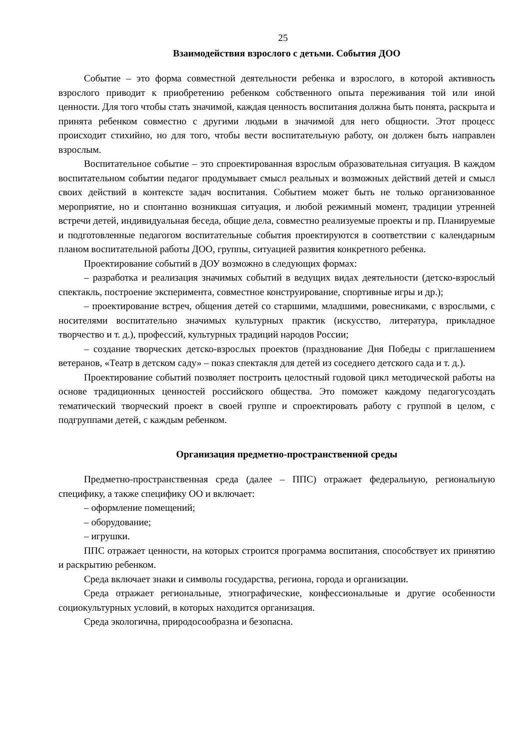25
Взаимодействия взрослого с детьми. События ДОО
Событие – это форма совместной деятельности ребенка и взрослого, в которой активность взрослого приводит к приобретению ребенком собственного опыта переживания той или иной ценности. Для того чтобы стать значимой, каждая ценность воспитания должна быть понята, раскрыта и принята ребенком совместно с другими людьми в значимой для него общности. Этот процесс происходит стихийно, но для того, чтобы вести воспитательную работу, он должен быть направлен взрослым.
Воспитательное событие – это спроектированная взрослым образовательная ситуация. В каждом воспитательном событии педагог продумывает смысл реальных и возможных действий детей и смысл своих действий в контексте задач воспитания. Событием может быть не только организованное мероприятие, но и спонтанно возникшая ситуация, и любой режимный момент, традиции утренней встречи детей, индивидуальная беседа, общие дела, совместно реализуемые проекты и пр. Планируемые и подготовленные педагогом воспитательные события проектируются в соответствии с календарным планом воспитательной работы ДОО, группы, ситуацией развития конкретного ребенка.
Проектирование событий в ДОУ возможно в следующих формах:
– разработка и реализация значимых событий в ведущих видах деятельности (детско-взрослый спектакль, построение эксперимента, совместное конструирование, спортивные игры и др.);
– проектирование встреч, общения детей со старшими, младшими, ровесниками, с взрослыми, с носителями воспитательно значимых культурных практик (искусство, литература, прикладное творчество и т. д.), профессий, культурных традиций народов России;
– создание творческих детско-взрослых проектов (празднование Дня Победы с приглашением ветеранов, «Театр в детском саду» – показ спектакля для детей из соседнего детского сада и т. д.).
Проектирование событий позволяет построить целостный годовой цикл методической работы на основе традиционных ценностей российского общества. Это поможет каждому педагогусоздать тематический творческий проект в своей группе и спроектировать работу с группой в целом, с подгруппами детей, с каждым ребенком.
Организация предметно-пространственной среды
Предметно-пространственная среда (далее – ППС) отражает федеральную, региональную специфику, а также специфику ОО и включает:
– оформление помещений;
– оборудование;
– игрушки.
ППС отражает ценности, на которых строится программа воспитания, способствует их принятию и раскрытию ребенком.
Среда включает знаки и символы государства, региона, города и организации.
Среда отражает региональные, этнографические, конфессиональные и другие особенности социокультурных условий, в которых находится организация.
Среда экологична, природосообразна и безопасна.